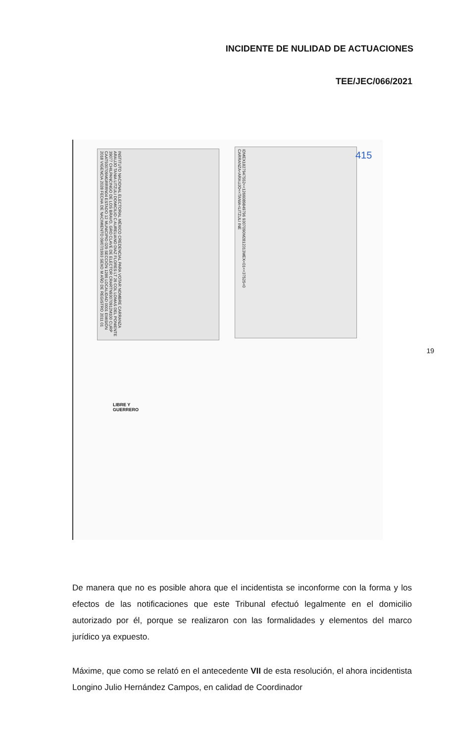INCIDENTE DE NULIDAD DE ACTUACIONES
TEE/JEC/066/2021
INSTITUTO NACIONAL ELECTORAL MÉXICO CREDENCIAL PARA VOTAR NOMBRE CARRANZA ARAUJO TANIA LITZULI DOMICILIO C AURELIANO DIAZ FLORES LT 26 COL LOMAS DEL PONIENTE 39077 CHILPANCINGO DE LOS BRAVO, GRO CLAVE DE ELECTOR CRARTN93070912M100 CURP CAAT930709MGRRRN04 ESTADO 12 MUNICIPIO 029 SECCIÓN 1286 LOCALIDAD 0001 EMISIÓN 2018 VIGENCIA 2028 FECHA DE NACIMIENTO 09/07/1993 SEXO M AÑO DE REGISTRO 2011 01
IDMEX1827947552<<1266089849796 9307090M2812313MEX<01<<37525<0 CARRANZA<ARAUJO<<TANIA<LITZULI INE
415
LIBRE Y
GUERRERO
19
De manera que no es posible ahora que el incidentista se inconforme con la forma y los efectos de las notificaciones que este Tribunal efectuó legalmente en el domicilio autorizado por él, porque se realizaron con las formalidades y elementos del marco jurídico ya expuesto.
Máxime, que como se relató en el antecedente VII de esta resolución, el ahora incidentista Longino Julio Hernández Campos, en calidad de Coordinador